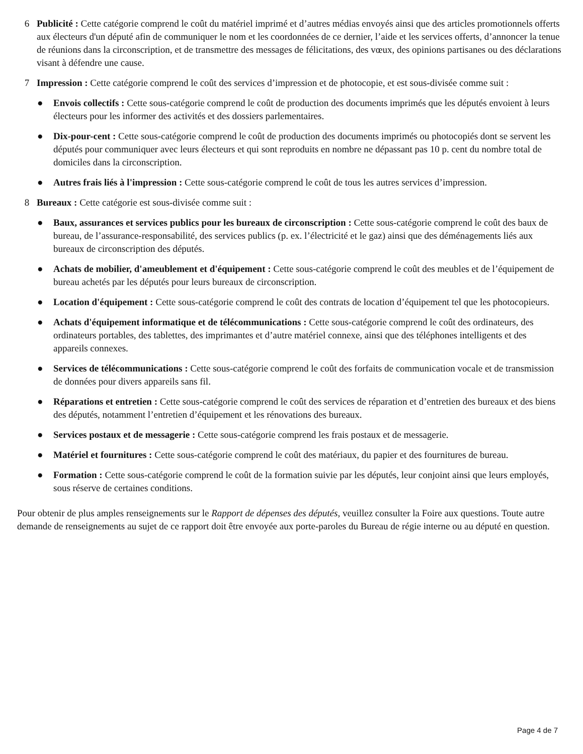6 Publicité : Cette catégorie comprend le coût du matériel imprimé et d’autres médias envoyés ainsi que des articles promotionnels offerts aux électeurs d'un député afin de communiquer le nom et les coordonnées de ce dernier, l’aide et les services offerts, d’annoncer la tenue de réunions dans la circonscription, et de transmettre des messages de félicitations, des vœux, des opinions partisanes ou des déclarations visant à défendre une cause.
7 Impression : Cette catégorie comprend le coût des services d’impression et de photocopie, et est sous-divisée comme suit :
● Envois collectifs : Cette sous-catégorie comprend le coût de production des documents imprimés que les députés envoient à leurs électeurs pour les informer des activités et des dossiers parlementaires.
● Dix-pour-cent : Cette sous-catégorie comprend le coût de production des documents imprimés ou photocopiés dont se servent les députés pour communiquer avec leurs électeurs et qui sont reproduits en nombre ne dépassant pas 10 p. cent du nombre total de domiciles dans la circonscription.
● Autres frais liés à l'impression : Cette sous-catégorie comprend le coût de tous les autres services d’impression.
8 Bureaux : Cette catégorie est sous-divisée comme suit :
● Baux, assurances et services publics pour les bureaux de circonscription : Cette sous-catégorie comprend le coût des baux de bureau, de l’assurance-responsabilité, des services publics (p. ex. l’électricité et le gaz) ainsi que des déménagements liés aux bureaux de circonscription des députés.
● Achats de mobilier, d'ameublement et d'équipement : Cette sous-catégorie comprend le coût des meubles et de l’équipement de bureau achetés par les députés pour leurs bureaux de circonscription.
● Location d'équipement : Cette sous-catégorie comprend le coût des contrats de location d’équipement tel que les photocopieurs.
● Achats d'équipement informatique et de télécommunications : Cette sous-catégorie comprend le coût des ordinateurs, des ordinateurs portables, des tablettes, des imprimantes et d’autre matériel connexe, ainsi que des téléphones intelligents et des appareils connexes.
● Services de télécommunications : Cette sous-catégorie comprend le coût des forfaits de communication vocale et de transmission de données pour divers appareils sans fil.
● Réparations et entretien : Cette sous-catégorie comprend le coût des services de réparation et d’entretien des bureaux et des biens des députés, notamment l’entretien d’équipement et les rénovations des bureaux.
● Services postaux et de messagerie : Cette sous-catégorie comprend les frais postaux et de messagerie.
● Matériel et fournitures : Cette sous-catégorie comprend le coût des matériaux, du papier et des fournitures de bureau.
● Formation : Cette sous-catégorie comprend le coût de la formation suivie par les députés, leur conjoint ainsi que leurs employés, sous réserve de certaines conditions.
Pour obtenir de plus amples renseignements sur le Rapport de dépenses des députés, veuillez consulter la Foire aux questions. Toute autre demande de renseignements au sujet de ce rapport doit être envoyée aux porte-paroles du Bureau de régie interne ou au député en question.
Page 4 de 7